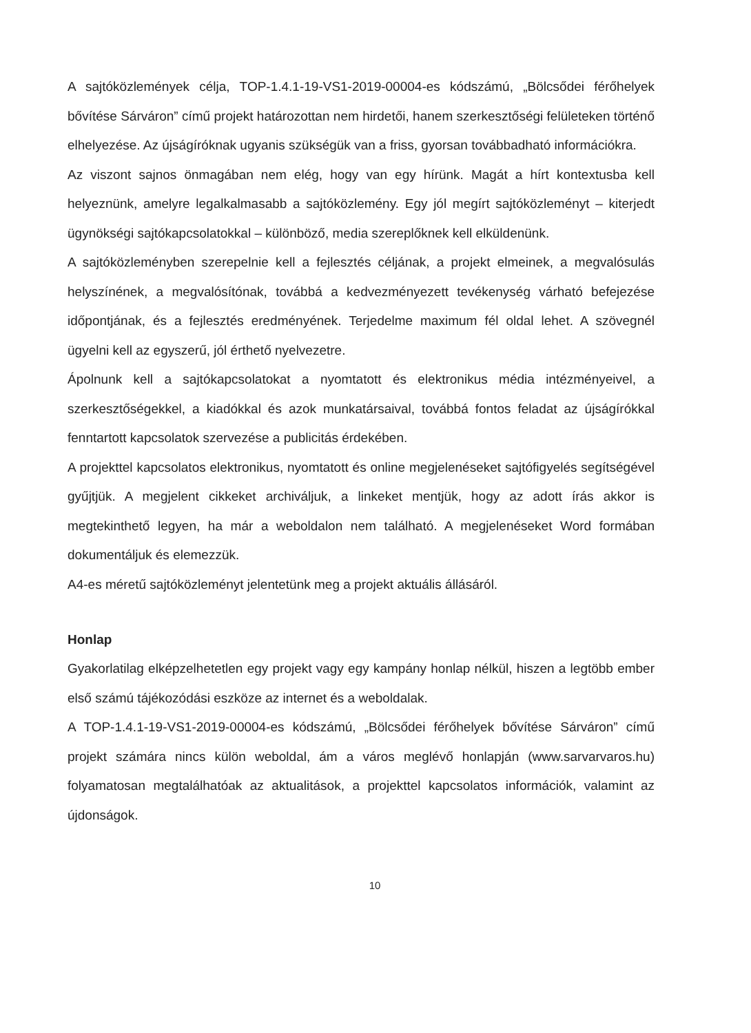A sajtóközlemények célja, TOP-1.4.1-19-VS1-2019-00004-es kódszámú, „Bölcsődei férőhelyek bővítése Sárváron” című projekt határozottan nem hirdetői, hanem szerkesztőségi felületeken történő elhelyezése. Az újságíróknak ugyanis szükségük van a friss, gyorsan továbbadható információkra.
Az viszont sajnos önmagában nem elég, hogy van egy hírünk. Magát a hírt kontextusba kell helyeznünk, amelyre legalkalmasabb a sajtóközlemény. Egy jól megírt sajtóközleményt – kiterjedt ügynökségi sajtókapcsolatokkal – különböző, media szereplőknek kell elküldenünk.
A sajtóközleményben szerepelnie kell a fejlesztés céljának, a projekt elmeinek, a megvalósulás helyszínének, a megvalósítónak, továbbá a kedvezményezett tevékenység várható befejezése időpontjának, és a fejlesztés eredményének. Terjedelme maximum fél oldal lehet. A szövegnél ügyelni kell az egyszerű, jól érthető nyelvezetre.
Ápolnunk kell a sajtókapcsolatokat a nyomtatott és elektronikus média intézményeivel, a szerkesztőségekkel, a kiadókkal és azok munkatársaival, továbbá fontos feladat az újságírókkal fenntartott kapcsolatok szervezése a publicitás érdekében.
A projekttel kapcsolatos elektronikus, nyomtatott és online megjelenéseket sajtófigyelés segítségével gyűjtjük. A megjelent cikkeket archiváljuk, a linkeket mentjük, hogy az adott írás akkor is megtekinthető legyen, ha már a weboldalon nem található. A megjelenéseket Word formában dokumentáljuk és elemezzük.
A4-es méretű sajtóközleményt jelentetünk meg a projekt aktuális állásáról.
Honlap
Gyakorlatilag elképzelhetetlen egy projekt vagy egy kampány honlap nélkül, hiszen a legtöbb ember első számú tájékozódási eszköze az internet és a weboldalak.
A TOP-1.4.1-19-VS1-2019-00004-es kódszámú, „Bölcsődei férőhelyek bővítése Sárváron” című projekt számára nincs külön weboldal, ám a város meglévő honlapján (www.sarvarvaros.hu) folyamatosan megtalálhatóak az aktualitások, a projekttel kapcsolatos információk, valamint az újdonságok.
10